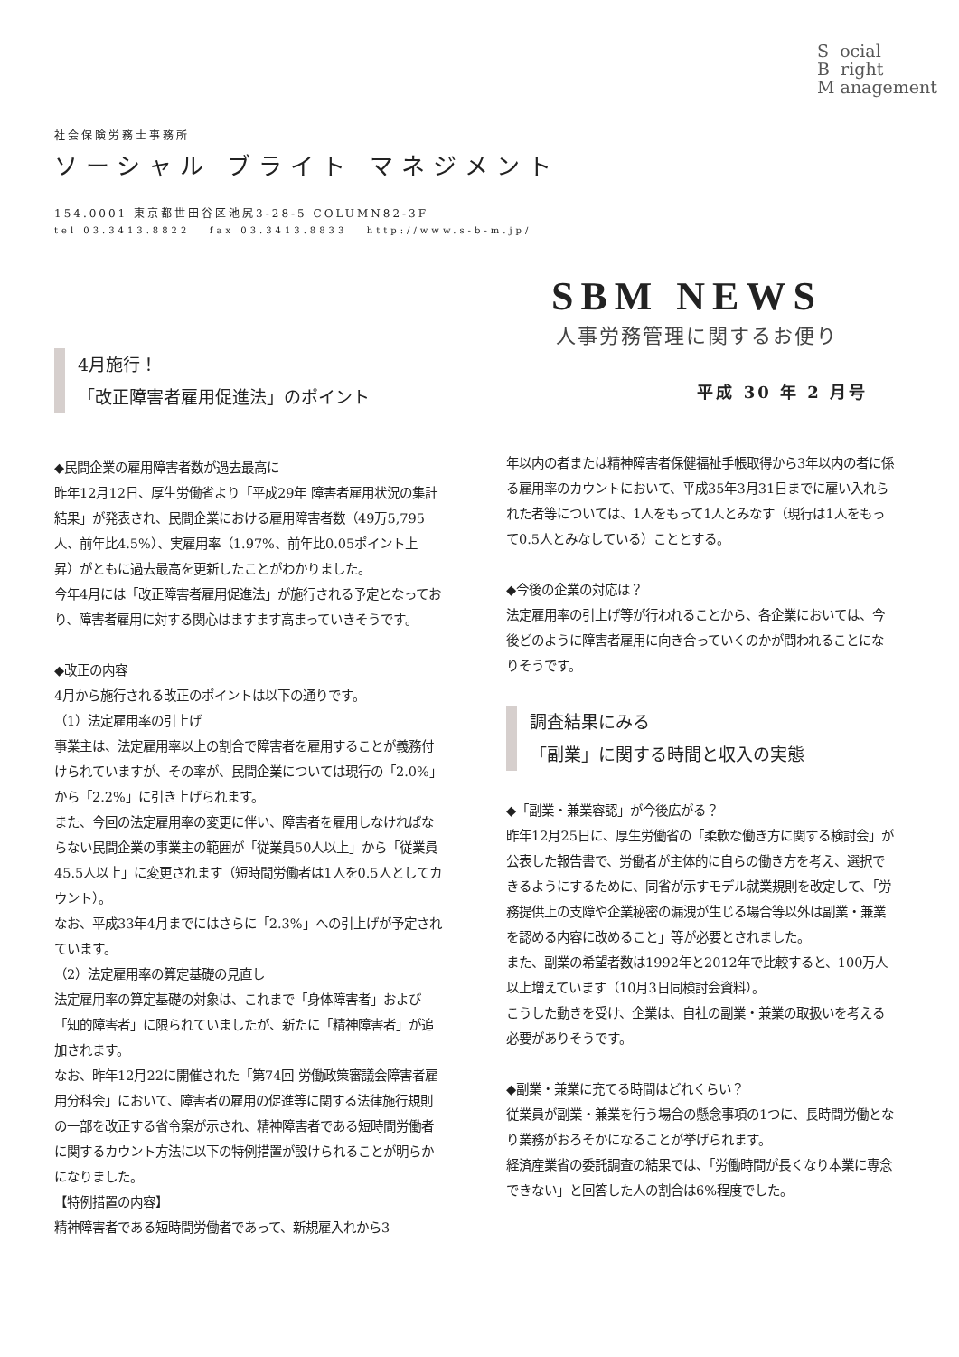S ocial
B right
M anagement
社会保険労務士事務所
ソーシャル ブライト マネジメント
154.0001 東京都世田谷区池尻3-28-5 COLUMN82-3F
tel 03.3413.8822 fax 03.3413.8833 http://www.s-b-m.jp/
SBM NEWS
人事労務管理に関するお便り
4月施行！
「改正障害者雇用促進法」のポイント
◆民間企業の雇用障害者数が過去最高に
昨年12月12日、厚生労働省より「平成29年 障害者雇用状況の集計結果」が発表され、民間企業における雇用障害者数（49万5,795人、前年比4.5%）、実雇用率（1.97%、前年比0.05ポイント上昇）がともに過去最高を更新したことがわかりました。
今年4月には「改正障害者雇用促進法」が施行される予定となっており、障害者雇用に対する関心はますます高まっていきそうです。
◆改正の内容
4月から施行される改正のポイントは以下の通りです。
（1）法定雇用率の引上げ
事業主は、法定雇用率以上の割合で障害者を雇用することが義務付けられていますが、その率が、民間企業については現行の「2.0%」から「2.2%」に引き上げられます。
また、今回の法定雇用率の変更に伴い、障害者を雇用しなければならない民間企業の事業主の範囲が「従業員50人以上」から「従業員45.5人以上」に変更されます（短時間労働者は1人を0.5人としてカウント）。
なお、平成33年4月までにはさらに「2.3%」への引上げが予定されています。
（2）法定雇用率の算定基礎の見直し
法定雇用率の算定基礎の対象は、これまで「身体障害者」および「知的障害者」に限られていましたが、新たに「精神障害者」が追加されます。
なお、昨年12月22に開催された「第74回 労働政策審議会障害者雇用分科会」において、障害者の雇用の促進等に関する法律施行規則の一部を改正する省令案が示され、精神障害者である短時間労働者に関するカウント方法に以下の特例措置が設けられることが明らかになりました。
【特例措置の内容】
精神障害者である短時間労働者であって、新規雇入れから3
平成 30 年 2 月号
年以内の者または精神障害者保健福祉手帳取得から3年以内の者に係る雇用率のカウントにおいて、平成35年3月31日までに雇い入れられた者等については、1人をもって1人とみなす（現行は1人をもって0.5人とみなしている）こととする。
◆今後の企業の対応は？
法定雇用率の引上げ等が行われることから、各企業においては、今後どのように障害者雇用に向き合っていくのかが問われることになりそうです。
調査結果にみる
「副業」に関する時間と収入の実態
◆「副業・兼業容認」が今後広がる？
昨年12月25日に、厚生労働省の「柔軟な働き方に関する検討会」が公表した報告書で、労働者が主体的に自らの働き方を考え、選択できるようにするために、同省が示すモデル就業規則を改定して、「労務提供上の支障や企業秘密の漏洩が生じる場合等以外は副業・兼業を認める内容に改めること」等が必要とされました。
また、副業の希望者数は1992年と2012年で比較すると、100万人以上増えています（10月3日同検討会資料）。
こうした動きを受け、企業は、自社の副業・兼業の取扱いを考える必要がありそうです。
◆副業・兼業に充てる時間はどれくらい？
従業員が副業・兼業を行う場合の懸念事項の1つに、長時間労働となり業務がおろそかになることが挙げられます。
経済産業省の委託調査の結果では、「労働時間が長くなり本業に専念できない」と回答した人の割合は6%程度でした。